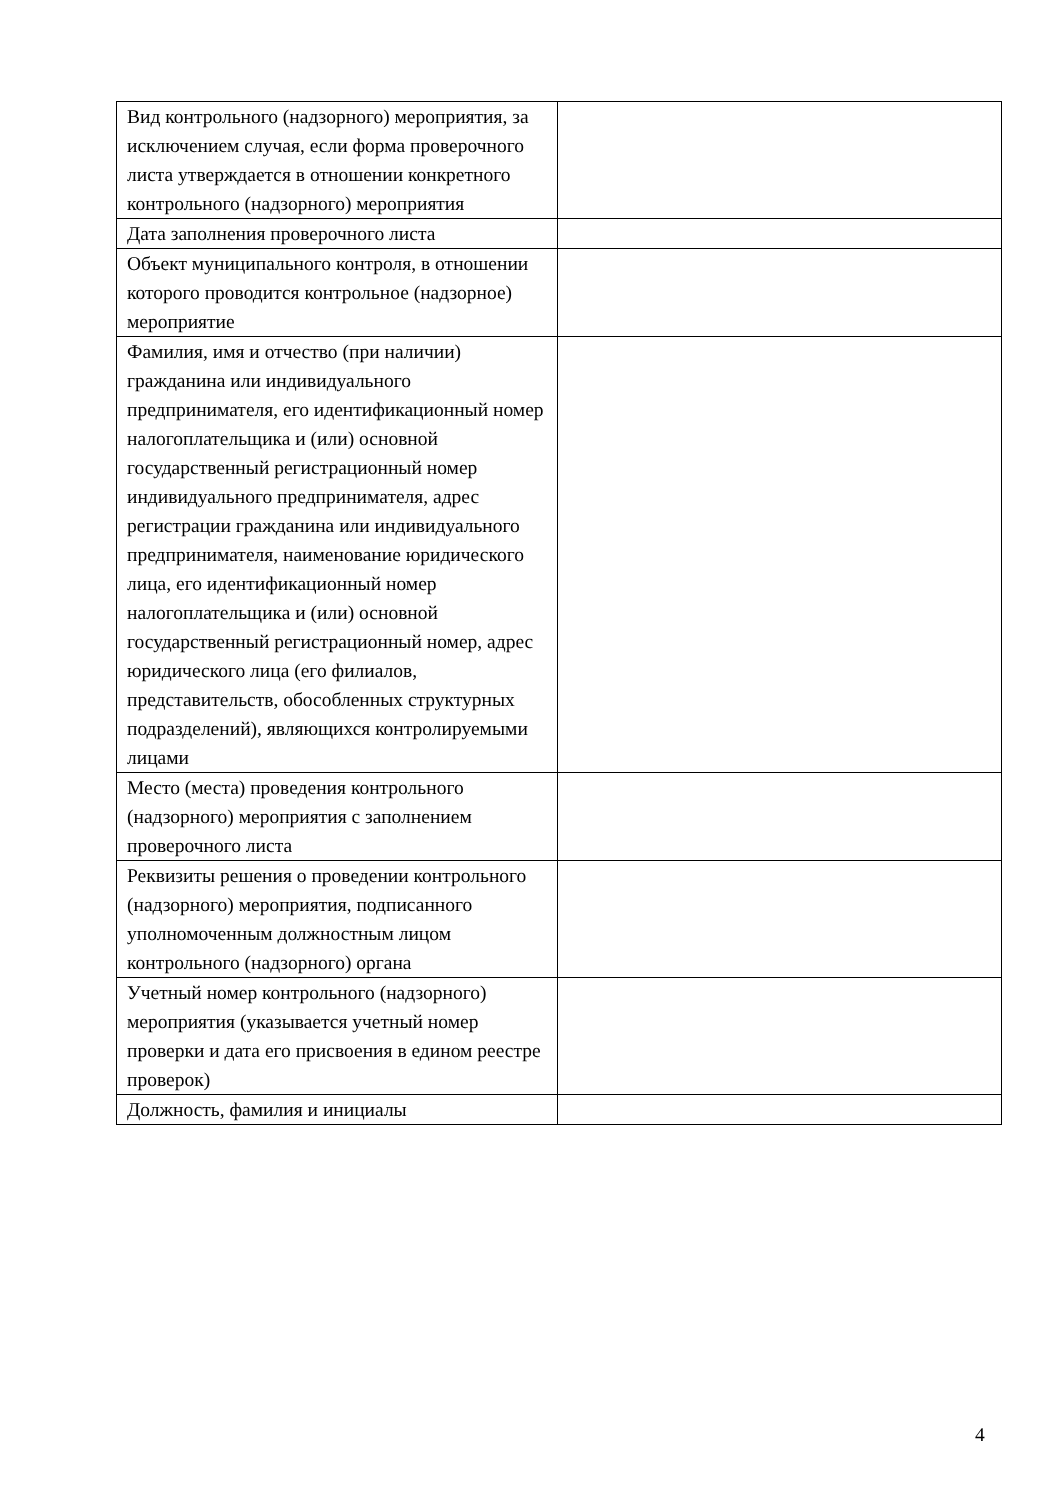| Вид контрольного (надзорного) мероприятия, за исключением случая, если форма проверочного листа утверждается в отношении конкретного контрольного (надзорного) мероприятия | |
| Дата заполнения проверочного листа | |
| Объект муниципального контроля, в отношении которого проводится контрольное (надзорное) мероприятие | |
| Фамилия, имя и отчество (при наличии) гражданина или индивидуального предпринимателя, его идентификационный номер налогоплательщика и (или) основной государственный регистрационный номер индивидуального предпринимателя, адрес регистрации гражданина или индивидуального предпринимателя, наименование юридического лица, его идентификационный номер налогоплательщика и (или) основной государственный регистрационный номер, адрес юридического лица (его филиалов, представительств, обособленных структурных подразделений), являющихся контролируемыми лицами | |
| Место (места) проведения контрольного (надзорного) мероприятия с заполнением проверочного листа | |
| Реквизиты решения о проведении контрольного (надзорного) мероприятия, подписанного уполномоченным должностным лицом контрольного (надзорного) органа | |
| Учетный номер контрольного (надзорного) мероприятия (указывается учетный номер проверки и дата его присвоения в едином реестре проверок) | |
| Должность, фамилия и инициалы | |
4